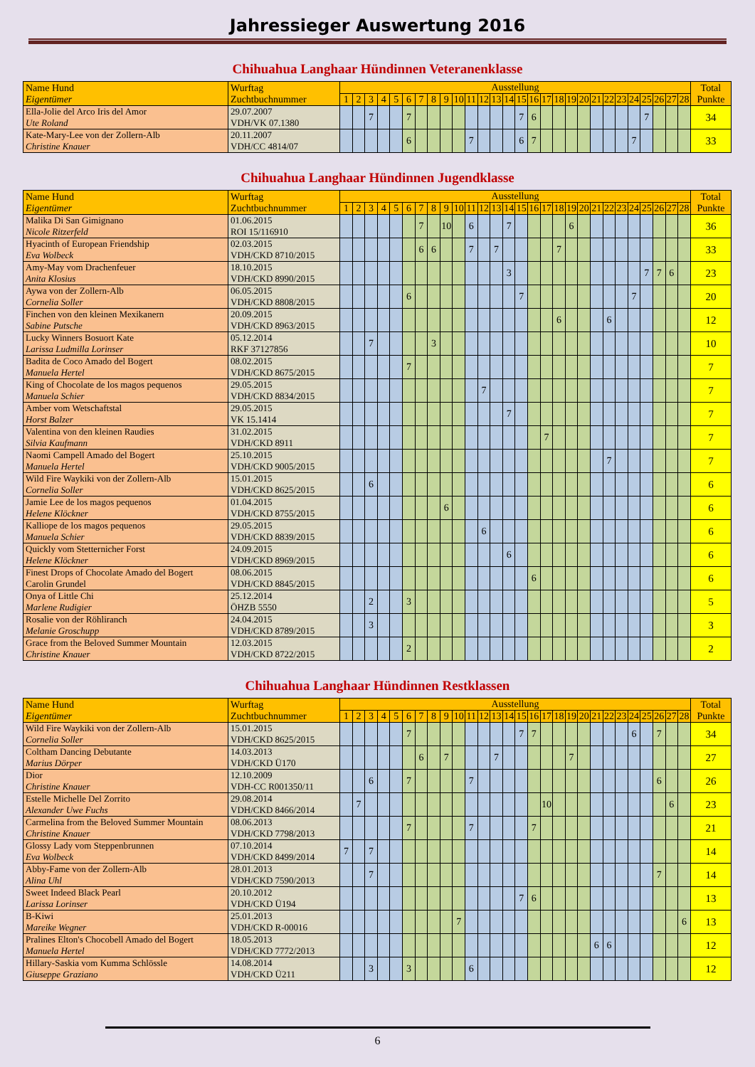Jahressieger Auswertung 2016
Chihuahua Langhaar Hündinnen Veteranenklasse
| Name Hund Eigentümer | Wurftag Zuchtbuchnummer | Ausstellung | | | | | | | | | | | | | | | | | | | | | | | | | | | | Total Punkte |
| --- | --- | --- | --- | --- | --- | --- | --- | --- | --- | --- | --- | --- | --- | --- | --- | --- | --- | --- | --- | --- | --- | --- | --- | --- | --- | --- | --- | --- | --- | --- |
| | | 1 | 2 | 3 | 4 | 5 | 6 | 7 | 8 | 9 | 10 | 11 | 12 | 13 | 14 | 15 | 16 | 17 | 18 | 19 | 20 | 21 | 22 | 23 | 24 | 25 | 26 | 27 | 28 | |
| Ella-Jolie del Arco Iris del Amor Ute Roland | 29.07.2007 VDH/VK 07.1380 | | | 7 | | | 7 | | | | | | | | | 7 | 6 | | | | | | | | | 7 | | | | 34 |
| Kate-Mary-Lee von der Zollern-Alb Christine Knauer | 20.11.2007 VDH/CC 4814/07 | | | | | | 6 | | | | | 7 | | | | 6 | 7 | | | | | | | | 7 | | | | | 33 |
Chihuahua Langhaar Hündinnen Jugendklasse
| Name Hund Eigentümer | Wurftag Zuchtbuchnummer | Ausstellung | | | | | | | | | | | | | | | | | | | | | | | | | | | | Total Punkte |
| --- | --- | --- | --- | --- | --- | --- | --- | --- | --- | --- | --- | --- | --- | --- | --- | --- | --- | --- | --- | --- | --- | --- | --- | --- | --- | --- | --- | --- | --- | --- |
| | | 1 | 2 | 3 | 4 | 5 | 6 | 7 | 8 | 9 | 10 | 11 | 12 | 13 | 14 | 15 | 16 | 17 | 18 | 19 | 20 | 21 | 22 | 23 | 24 | 25 | 26 | 27 | 28 | |
| Malika Di San Gimignano Nicole Ritzerfeld | 01.06.2015 ROI 15/116910 | | | | | | | 7 | | 10 | | 6 | | | 7 | | | | | 6 | | | | | | | | | | 36 |
| Hyacinth of European Friendship Eva Wolbeck | 02.03.2015 VDH/CKD 8710/2015 | | | | | | | 6 | 6 | | | 7 | | 7 | | | | | 7 | | | | | | | | | | | 33 |
| Amy-May vom Drachenfeuer Anita Klosius | 18.10.2015 VDH/CKD 8990/2015 | | | | | | | | | | | | | | 3 | | | | | | | | | | | 7 | 7 | 6 | | 23 |
| Aywa von der Zollern-Alb Cornelia Soller | 06.05.2015 VDH/CKD 8808/2015 | | | | | | 6 | | | | | | | | | 7 | | | | | | | | | 7 | | | | | 20 |
| Finchen von den kleinen Mexikanern Sabine Putsche | 20.09.2015 VDH/CKD 8963/2015 | | | | | | | | | | | | | | | | | | 6 | | | | 6 | | | | | | | 12 |
| Lucky Winners Bosuort Kate Larissa Ludmilla Lorinser | 05.12.2014 RKF 37127856 | | | 7 | | | | | 3 | | | | | | | | | | | | | | | | | | | | | 10 |
| Badita de Coco Amado del Bogert Manuela Hertel | 08.02.2015 VDH/CKD 8675/2015 | | | | | | 7 | | | | | | | | | | | | | | | | | | | | | | | 7 |
| King of Chocolate de los magos pequenos Manuela Schier | 29.05.2015 VDH/CKD 8834/2015 | | | | | | | | | | | | 7 | | | | | | | | | | | | | | | | | 7 |
| Amber vom Wetschaftstal Horst Balzer | 29.05.2015 VK 15.1414 | | | | | | | | | | | | | | 7 | | | | | | | | | | | | | | | 7 |
| Valentina von den kleinen Raudies Silvia Kaufmann | 31.02.2015 VDH/CKD 8911 | | | | | | | | | | | | | | | | | 7 | | | | | | | | | | | | 7 |
| Naomi Campell Amado del Bogert Manuela Hertel | 25.10.2015 VDH/CKD 9005/2015 | | | | | | | | | | | | | | | | | | | | | | 7 | | | | | | | 7 |
| Wild Fire Waykiki von der Zollern-Alb Cornelia Soller | 15.01.2015 VDH/CKD 8625/2015 | | | 6 | | | | | | | | | | | | | | | | | | | | | | | | | | 6 |
| Jamie Lee de los magos pequenos Helene Klöckner | 01.04.2015 VDH/CKD 8755/2015 | | | | | | | | | 6 | | | | | | | | | | | | | | | | | | | | 6 |
| Kalliope de los magos pequenos Manuela Schier | 29.05.2015 VDH/CKD 8839/2015 | | | | | | | | | | | | 6 | | | | | | | | | | | | | | | | | 6 |
| Quickly vom Stetternicher Forst Helene Klöckner | 24.09.2015 VDH/CKD 8969/2015 | | | | | | | | | | | | | | 6 | | | | | | | | | | | | | | | 6 |
| Finest Drops of Chocolate Amado del Bogert Carolin Grundel | 08.06.2015 VDH/CKD 8845/2015 | | | | | | | | | | | | | | | | 6 | | | | | | | | | | | | | 6 |
| Onya of Little Chi Marlene Rudigier | 25.12.2014 ÖHZB 5550 | | | 2 | | | 3 | | | | | | | | | | | | | | | | | | | | | | | 5 |
| Rosalie von der Röhliranch Melanie Groschupp | 24.04.2015 VDH/CKD 8789/2015 | | | 3 | | | | | | | | | | | | | | | | | | | | | | | | | | 3 |
| Grace from the Beloved Summer Mountain Christine Knauer | 12.03.2015 VDH/CKD 8722/2015 | | | | | | 2 | | | | | | | | | | | | | | | | | | | | | | | 2 |
Chihuahua Langhaar Hündinnen Restklassen
| Name Hund Eigentümer | Wurftag Zuchtbuchnummer | Ausstellung | | | | | | | | | | | | | | | | | | | | | | | | | | | | Total Punkte |
| --- | --- | --- | --- | --- | --- | --- | --- | --- | --- | --- | --- | --- | --- | --- | --- | --- | --- | --- | --- | --- | --- | --- | --- | --- | --- | --- | --- | --- | --- | --- |
| | | 1 | 2 | 3 | 4 | 5 | 6 | 7 | 8 | 9 | 10 | 11 | 12 | 13 | 14 | 15 | 16 | 17 | 18 | 19 | 20 | 21 | 22 | 23 | 24 | 25 | 26 | 27 | 28 | |
| Wild Fire Waykiki von der Zollern-Alb Cornelia Soller | 15.01.2015 VDH/CKD 8625/2015 | | | | | | 7 | | | | | | | | | 7 | 7 | | | | | | | | 6 | | 7 | | | 34 |
| Coltham Dancing Debutante Marius Dörper | 14.03.2013 VDH/CKD Ü170 | | | | | | | 6 | | 7 | | | | 7 | | | | | | 7 | | | | | | | | | | 27 |
| Dior Christine Knauer | 12.10.2009 VDH-CC R001350/11 | | | 6 | | | 7 | | | | | 7 | | | | | | | | | | | | | | | 6 | | | 26 |
| Estelle Michelle Del Zorrito Alexander Uwe Fuchs | 29.08.2014 VDH/CKD 8466/2014 | | 7 | | | | | | | | | | | | | | | 10 | | | | | | | | | | 6 | | 23 |
| Carmelina from the Beloved Summer Mountain Christine Knauer | 08.06.2013 VDH/CKD 7798/2013 | | | | | | 7 | | | | | 7 | | | | | 7 | | | | | | | | | | | | | 21 |
| Glossy Lady vom Steppenbrunnen Eva Wolbeck | 07.10.2014 VDH/CKD 8499/2014 | 7 | | 7 | | | | | | | | | | | | | | | | | | | | | | | | | | 14 |
| Abby-Fame von der Zollern-Alb Alina Uhl | 28.01.2013 VDH/CKD 7590/2013 | | | 7 | | | | | | | | | | | | | | | | | | | | | | | 7 | | | 14 |
| Sweet Indeed Black Pearl Larissa Lorinser | 20.10.2012 VDH/CKD Ü194 | | | | | | | | | | | | | | | 7 | 6 | | | | | | | | | | | | | 13 |
| B-Kiwi Mareike Wegner | 25.01.2013 VDH/CKD R-00016 | | | | | | | | | | 7 | | | | | | | | | | | | | | | | | | 6 | 13 |
| Pralines Elton's Chocobell Amado del Bogert Manuela Hertel | 18.05.2013 VDH/CKD 7772/2013 | | | | | | | | | | | | | | | | | | | | | 6 | 6 | | | | | | | 12 |
| Hillary-Saskia vom Kumma Schlössle Giuseppe Graziano | 14.08.2014 VDH/CKD Ü211 | | | 3 | | | 3 | | | | | 6 | | | | | | | | | | | | | | | | | | 12 |
6